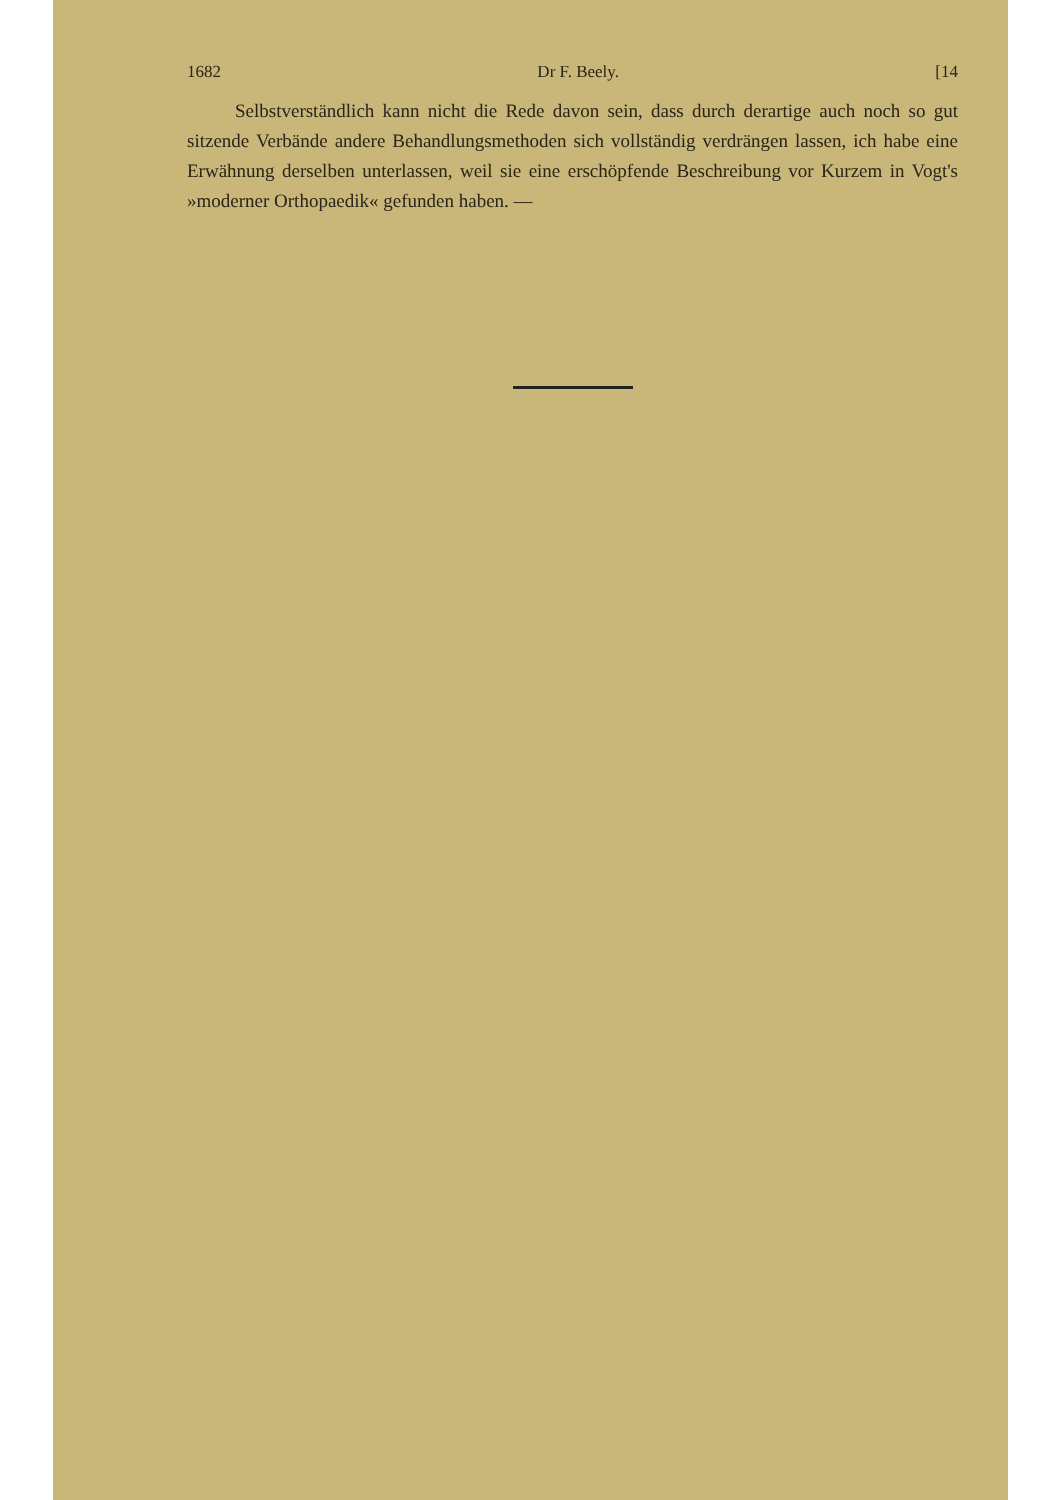1682 Dr F. Beely. [14
Selbstverständlich kann nicht die Rede davon sein, dass durch derartige auch noch so gut sitzende Verbände andere Behandlungsmethoden sich vollständig verdrängen lassen, ich habe eine Erwähnung derselben unterlassen, weil sie eine erschöpfende Beschreibung vor Kurzem in Vogt's »moderner Orthopaedik« gefunden haben. —